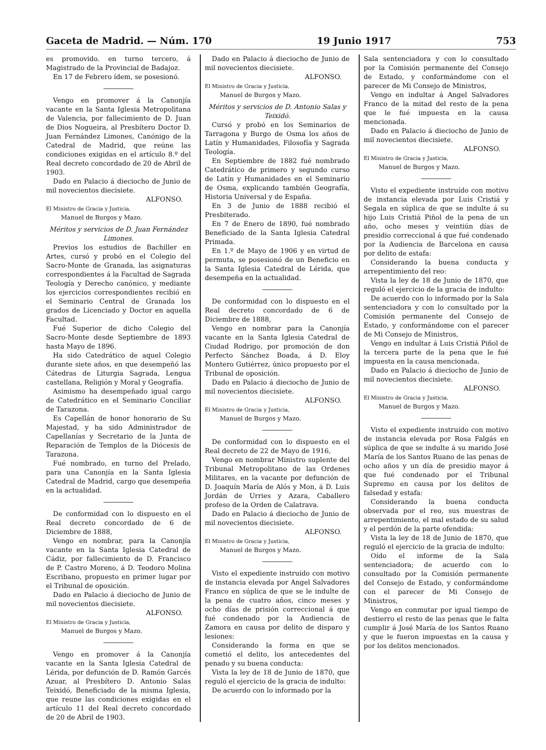Gaceta de Madrid. — Núm. 170 19 Junio 1917 753
es promovido. en turno tercero, á Magistrado de la Provincial de Badajoz.
En 17 de Febrero ídem, se posesionó.
Vengo en promover á la Canonjía vacante en la Santa Iglesia Metropolitana de Valencia, por fallecimiento de D. Juan de Dios Nogueira, al Presbítero Doctor D. Juan Fernández Limones, Canónigo de la Catedral de Madrid, que reúne las condiciones exigidas en el artículo 8.º del Real decreto concordado de 20 de Abril de 1903.
Dado en Palacio á dieciocho de Junio de mil novecientos diecisiete.
ALFONSO.
El Ministro de Gracia y Justicia,
Manuel de Burgos y Mazo.
Méritos y servicios de D. Juan Fernández Limones.
Previos los estudios de Bachiller en Artes, cursó y probó en el Colegio del Sacro-Monte de Granada, las asignaturas correspondientes á la Facultad de Sagrada Teología y Derecho canónico, y mediante los ejercicios correspondientes recibió en el Seminario Central de Granada los grados de Licenciado y Doctor en aquella Facultad.
Fué Superior de dicho Colegio del Sacro-Monte desde Septiembre de 1893 hasta Mayo de 1896.
Ha sido Catedrático de aquel Colegio durante siete años, en que desempeñó las Cátedras de Liturgia Sagrada, Lengua castellana, Religión y Moral y Geografía.
Asimismo ha desempeñado igual cargo de Catedrático en el Seminario Conciliar de Tarazona.
Es Capellán de honor honorario de Su Majestad, y ha sido Administrador de Capellanías y Secretario de la Junta de Reparación de Templos de la Diócesis de Tarazona.
Fué nombrado, en turno del Prelado, para una Canonjía en la Santa Iglesia Catedral de Madrid, cargo que desempeña en la actualidad.
De conformidad con lo dispuesto en el Real decreto concordado de 6 de Diciembre de 1888,
Vengo en nombrar, para la Canonjía vacante en la Santa Iglesia Catedral de Cádiz, por fallecimiento de D. Francisco de P. Castro Moreno, á D. Teodoro Molina Escribano, propuesto en primer lugar por el Tribunal de oposición.
Dado en Palacio á dieciocho de Junio de mil novecientos diecisiete.
ALFONSO.
El Ministro de Gracia y Justicia,
Manuel de Burgos y Mazo.
Vengo en promover á la Canonjía vacante en la Santa Iglesia Catedral de Lérida, por defunción de D. Ramón Garcés Azuar, al Presbítero D. Antonio Salas Teixidó, Beneficiado de la misma Iglesia, que reune las condiciones exigidas en el artículo 11 del Real decreto concordado de 20 de Abril de 1903.
Dado en Palacio á dieciocho de Junio de mil novecientos diecisiete.
ALFONSO.
El Ministro de Gracia y Justicia,
Manuel de Burgos y Mazo.
Méritos y servicios de D. Antonio Salas y Teixidó.
Cursó y probó en los Seminarios de Tarragona y Burgo de Osma los años de Latín y Humanidades, Filosofía y Sagrada Teología.
En Septiembre de 1882 fué nombrado Catedrático de primero y segundo curso de Latín y Humanidades en el Seminario de Osma, explicando también Geografía, Historia Universal y de España.
En 3 de Junio de 1888 recibió el Presbiterado.
En 7 de Enero de 1890, fué nombrado Beneficiado de la Santa Iglesia Catedral Primada.
En 1.º de Mayo de 1906 y en virtud de permuta, se posesionó de un Beneficio en la Santa Iglesia Catedral de Lérida, que desempeña en la actualidad.
De conformidad con lo dispuesto en el Real decreto concordado de 6 de Diciembre de 1888,
Vengo en nombrar para la Canonjía vacante en la Santa Iglesia Catedral de Ciudad Rodrigo, por promoción de don Perfecto Sánchez Boada, á D. Eloy Montero Gutiérrez, único propuesto por el Tribunal de oposición.
Dado en Palacio á dieciocho de Junio de mil novecientos diecisiete.
ALFONSO.
El Ministro de Gracia y Justicia,
Manuel de Burgos y Mazo.
De conformidad con lo dispuesto en el Real decreto de 22 de Mayo de 1916,
Vengo en nombrar Ministro suplente del Tribunal Metropolitano de las Ordenes Militares, en la vacante por defunción de D. Joaquín María de Alós y Mon, á D. Luis Jordán de Urries y Azara, Caballero profeso de la Orden de Calatrava.
Dado en Palacio á dieciocho de Junio de mil novecientos diecisiete.
ALFONSO.
El Ministro de Gracia y Justicia,
Manuel de Burgos y Mazo.
Visto el expediente instruído con motivo de instancia elevada por Angel Salvadores Franco en súplica de que se le indulte de la pena de cuatro años, cinco meses y ocho días de prisión correccional á que fué condenado por la Audiencia de Zamora en causa por delito de disparo y lesiones:
Considerando la forma en que se cometió el delito, los antecedentes del penado y su buena conducta:
Vista la ley de 18 de Junio de 1870, que reguló el ejercicio de la gracia de indulto:
De acuerdo con lo informado por la
Sala sentenciadora y con lo consultado por la Comisión permanente del Consejo de Estado, y conformándome con el parecer de Mi Consejo de Ministros,
Vengo en indultar á Angel Salvadores Franco de la mitad del resto de la pena que le fué impuesta en la causa mencionada.
Dado en Palacio á dieciocho de Junio de mil novecientos diecisiete.
ALFONSO.
El Ministro de Gracia y Justicia,
Manuel de Burgos y Mazo.
Visto el expediente instruído con motivo de instancia elevada por Luis Cristiá y Segala en súplica de que se indulte á su hijo Luis Cristiá Piñol de la pena de un año, ocho meses y veintiún días de presidio correccional á que fué condenado por la Audiencia de Barcelona en causa por delito de estafa:
Considerando la buena conducta y arrepentimiento del reo:
Vista la ley de 18 de Junio de 1870, que reguló el ejercicio de la gracia de indulto:
De acuerdo con lo informado por la Sala sentenciadora y con lo consultado por la Comisión permanente del Consejo de Estado, y conformándome con el parecer de Mi Consejo de Ministros,
Vengo en indultar á Luis Cristiá Piñol de la tercera parte de la pena que le fué impuesta en la causa mencionada.
Dado en Palacio á dieciocho de Junio de mil novecientos diecisiete.
ALFONSO.
El Ministro de Gracia y Justicia,
Manuel de Burgos y Mazo.
Visto el expediente instruído con motivo de instancia elevada por Rosa Falgás en súplica de que se indulte á su marido José María de los Santos Ruano de las penas de ocho años y un día de presidio mayor á que fué condenado por el Tribunal Supremo en causa por los delitos de falsedad y estafa:
Considerando la buena conducta observada por el reo, sus muestras de arrepentimiento, el mal estado de su salud y el perdón de la parte ofendida:
Vista la ley de 18 de Junio de 1870, que reguló el ejercicio de la gracia de indulto:
Oído el informe de la Sala sentenciadora; de acuerdo con lo consultado por la Comisión permanente del Consejo de Estado, y conformándome con el parecer de Mi Consejo de Ministros,
Vengo en conmutar por igual tiempo de destierro el resto de las penas que le falta cumplir á José María de los Santos Ruano y que le fueron impuestas en la causa y por los delitos mencionados.